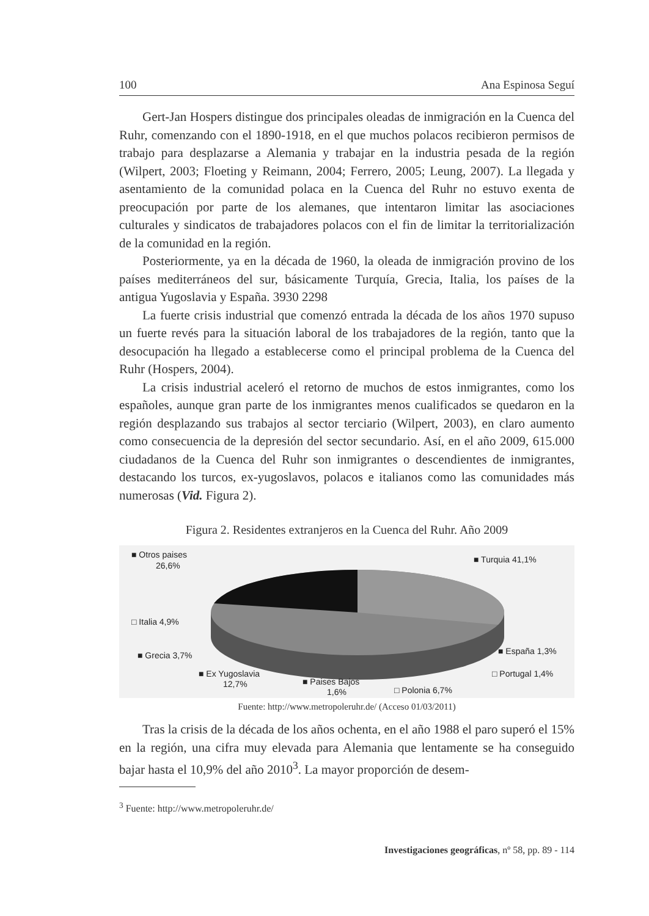100 Ana Espinosa Seguí
Gert-Jan Hospers distingue dos principales oleadas de inmigración en la Cuenca del Ruhr, comenzando con el 1890-1918, en el que muchos polacos recibieron permisos de trabajo para desplazarse a Alemania y trabajar en la industria pesada de la región (Wilpert, 2003; Floeting y Reimann, 2004; Ferrero, 2005; Leung, 2007). La llegada y asentamiento de la comunidad polaca en la Cuenca del Ruhr no estuvo exenta de preocupación por parte de los alemanes, que intentaron limitar las asociaciones culturales y sindicatos de trabajadores polacos con el fin de limitar la territorialización de la comunidad en la región.
Posteriormente, ya en la década de 1960, la oleada de inmigración provino de los países mediterráneos del sur, básicamente Turquía, Grecia, Italia, los países de la antigua Yugoslavia y España. 3930 2298
La fuerte crisis industrial que comenzó entrada la década de los años 1970 supuso un fuerte revés para la situación laboral de los trabajadores de la región, tanto que la desocupación ha llegado a establecerse como el principal problema de la Cuenca del Ruhr (Hospers, 2004).
La crisis industrial aceleró el retorno de muchos de estos inmigrantes, como los españoles, aunque gran parte de los inmigrantes menos cualificados se quedaron en la región desplazando sus trabajos al sector terciario (Wilpert, 2003), en claro aumento como consecuencia de la depresión del sector secundario. Así, en el año 2009, 615.000 ciudadanos de la Cuenca del Ruhr son inmigrantes o descendientes de inmigrantes, destacando los turcos, ex-yugoslavos, polacos e italianos como las comunidades más numerosas (Vid. Figura 2).
Figura 2. Residentes extranjeros en la Cuenca del Ruhr. Año 2009
■ Otros paises
26,6%
■ Turquia 41,1%
□ Italia 4,9%
■ Grecia 3,7%
■ España 1,3%
■ Ex Yugoslavia
12,7%
■ Paises Bajos
1,6%
□ Polonia 6,7%
□ Portugal 1,4%
Fuente: http://www.metropoleruhr.de/ (Acceso 01/03/2011)
Tras la crisis de la década de los años ochenta, en el año 1988 el paro superó el 15% en la región, una cifra muy elevada para Alemania que lentamente se ha conseguido bajar hasta el 10,9% del año 2010<sup>3</sup>. La mayor proporción de desem-
<sup>3</sup> Fuente: http://www.metropoleruhr.de/
Investigaciones geográficas, nº 58, pp. 89 - 114